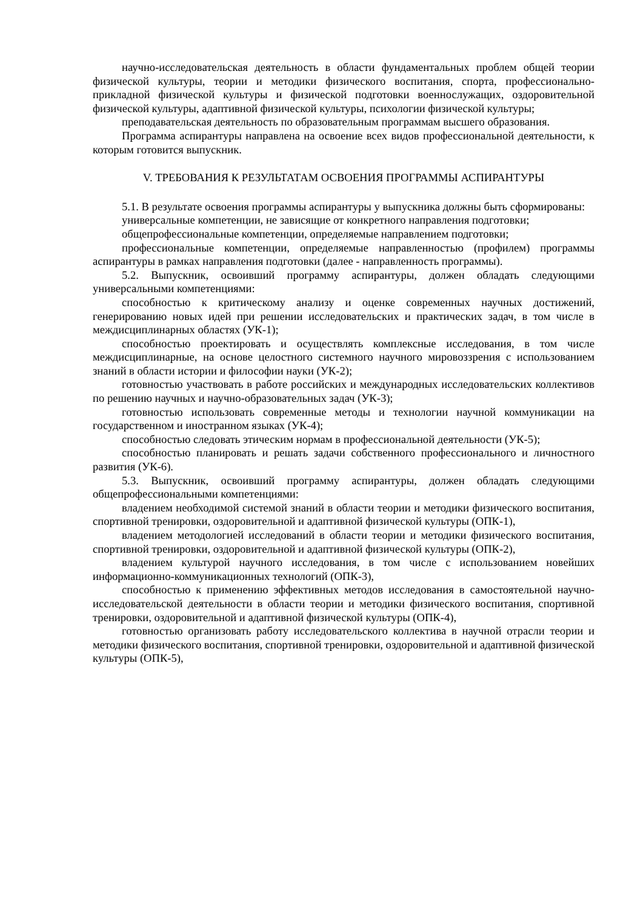научно-исследовательская деятельность в области фундаментальных проблем общей теории физической культуры, теории и методики физического воспитания, спорта, профессионально-прикладной физической культуры и физической подготовки военнослужащих, оздоровительной физической культуры, адаптивной физической культуры, психологии физической культуры;
преподавательская деятельность по образовательным программам высшего образования.
Программа аспирантуры направлена на освоение всех видов профессиональной деятельности, к которым готовится выпускник.
V. ТРЕБОВАНИЯ К РЕЗУЛЬТАТАМ ОСВОЕНИЯ ПРОГРАММЫ АСПИРАНТУРЫ
5.1. В результате освоения программы аспирантуры у выпускника должны быть сформированы:
универсальные компетенции, не зависящие от конкретного направления подготовки;
общепрофессиональные компетенции, определяемые направлением подготовки;
профессиональные компетенции, определяемые направленностью (профилем) программы аспирантуры в рамках направления подготовки (далее - направленность программы).
5.2. Выпускник, освоивший программу аспирантуры, должен обладать следующими универсальными компетенциями:
способностью к критическому анализу и оценке современных научных достижений, генерированию новых идей при решении исследовательских и практических задач, в том числе в междисциплинарных областях (УК-1);
способностью проектировать и осуществлять комплексные исследования, в том числе междисциплинарные, на основе целостного системного научного мировоззрения с использованием знаний в области истории и философии науки (УК-2);
готовностью участвовать в работе российских и международных исследовательских коллективов по решению научных и научно-образовательных задач (УК-3);
готовностью использовать современные методы и технологии научной коммуникации на государственном и иностранном языках (УК-4);
способностью следовать этическим нормам в профессиональной деятельности (УК-5);
способностью планировать и решать задачи собственного профессионального и личностного развития (УК-6).
5.3. Выпускник, освоивший программу аспирантуры, должен обладать следующими общепрофессиональными компетенциями:
владением необходимой системой знаний в области теории и методики физического воспитания, спортивной тренировки, оздоровительной и адаптивной физической культуры (ОПК-1),
владением методологией исследований в области теории и методики физического воспитания, спортивной тренировки, оздоровительной и адаптивной физической культуры (ОПК-2),
владением культурой научного исследования, в том числе с использованием новейших информационно-коммуникационных технологий (ОПК-3),
способностью к применению эффективных методов исследования в самостоятельной научно-исследовательской деятельности в области теории и методики физического воспитания, спортивной тренировки, оздоровительной и адаптивной физической культуры (ОПК-4),
готовностью организовать работу исследовательского коллектива в научной отрасли теории и методики физического воспитания, спортивной тренировки, оздоровительной и адаптивной физической культуры (ОПК-5),